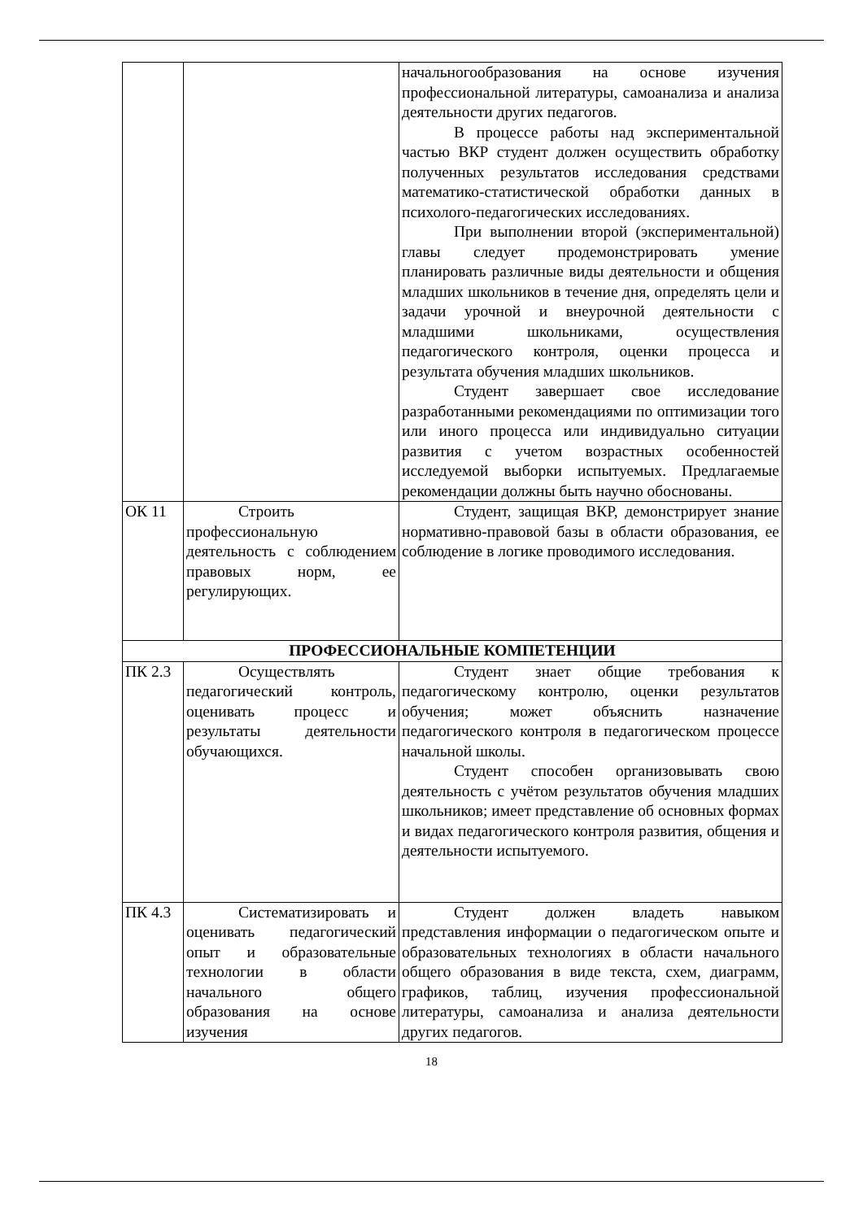| | | начальногообразования на основе изучения профессиональной литературы, самоанализа и анализа деятельности других педагогов. В процессе работы над экспериментальной частью ВКР студент должен осуществить обработку полученных результатов исследования средствами математико-статистической обработки данных в психолого-педагогических исследованиях. При выполнении второй (экспериментальной) главы следует продемонстрировать умение планировать различные виды деятельности и общения младших школьников в течение дня, определять цели и задачи урочной и внеурочной деятельности с младшими школьниками, осуществления педагогического контроля, оценки процесса и результата обучения младших школьников. Студент завершает свое исследование разработанными рекомендациями по оптимизации того или иного процесса или индивидуально ситуации развития с учетом возрастных особенностей исследуемой выборки испытуемых. Предлагаемые рекомендации должны быть научно обоснованы. |
| ОК 11 | Строить профессиональную деятельность с соблюдением правовых норм, ее регулирующих. | Студент, защищая ВКР, демонстрирует знание нормативно-правовой базы в области образования, ее соблюдение в логике проводимого исследования. |
| ПРОФЕССИОНАЛЬНЫЕ КОМПЕТЕНЦИИ | | |
| ПК 2.3 | Осуществлять педагогический контроль, оценивать процесс и результаты деятельности обучающихся. | Студент знает общие требования к педагогическому контролю, оценки результатов обучения; может объяснить назначение педагогического контроля в педагогическом процессе начальной школы. Студент способен организовывать свою деятельность с учётом результатов обучения младших школьников; имеет представление об основных формах и видах педагогического контроля развития, общения и деятельности испытуемого. |
| ПК 4.3 | Систематизировать и оценивать педагогический опыт и образовательные технологии в области начального общего образования на основе изучения | Студент должен владеть навыком представления информации о педагогическом опыте и образовательных технологиях в области начального общего образования в виде текста, схем, диаграмм, графиков, таблиц, изучения профессиональной литературы, самоанализа и анализа деятельности других педагогов. |
18